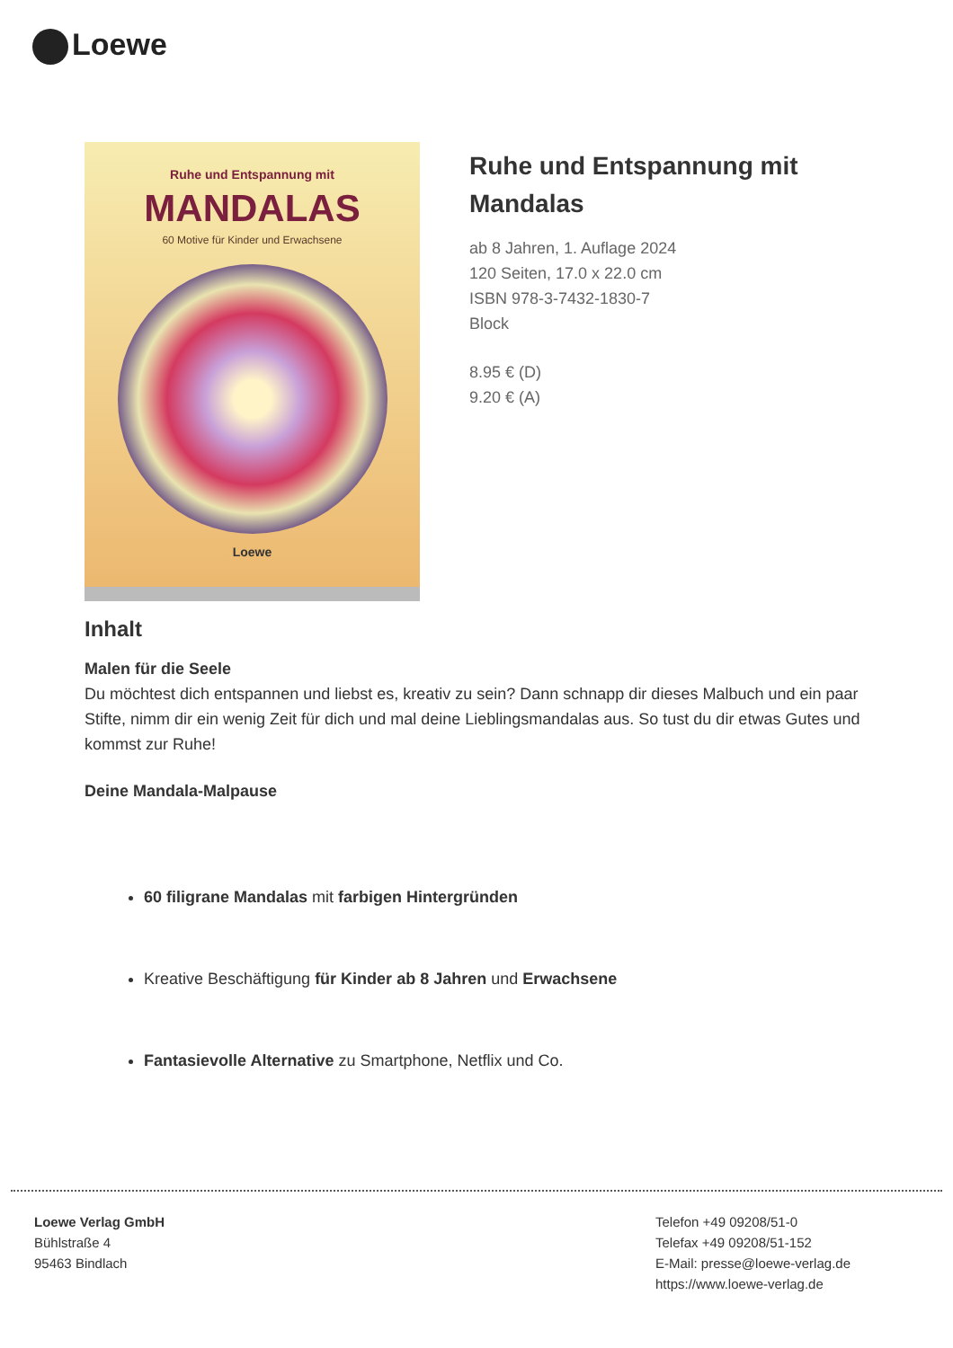Loewe
Ruhe und Entspannung mit
MANDALAS
60 Motive für Kinder und Erwachsene
Loewe
Ruhe und Entspannung mit Mandalas
ab 8 Jahren, 1. Auflage 2024
120 Seiten, 17.0 x 22.0 cm
ISBN 978-3-7432-1830-7
Block
8.95 € (D)
9.20 € (A)
Inhalt
Malen für die Seele
Du möchtest dich entspannen und liebst es, kreativ zu sein? Dann schnapp dir dieses Malbuch und ein paar Stifte, nimm dir ein wenig Zeit für dich und mal deine Lieblingsmandalas aus. So tust du dir etwas Gutes und kommst zur Ruhe!
Deine Mandala-Malpause
60 filigrane Mandalas mit farbigen Hintergründen
Kreative Beschäftigung für Kinder ab 8 Jahren und Erwachsene
Fantasievolle Alternative zu Smartphone, Netflix und Co.
Loewe Verlag GmbH
Bühlstraße 4
95463 Bindlach
Telefon +49 09208/51-0
Telefax +49 09208/51-152
E-Mail: presse@loewe-verlag.de
https://www.loewe-verlag.de